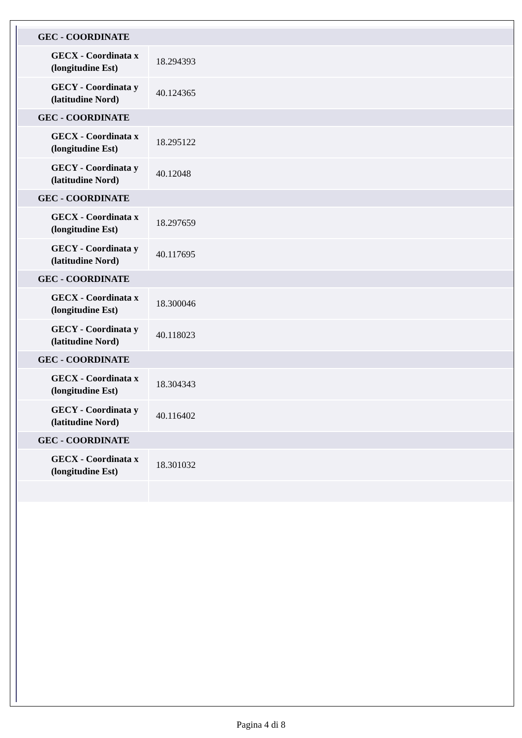| GEC - COORDINATE | |
| GECX - Coordinata x (longitudine Est) | 18.294393 |
| GECY - Coordinata y (latitudine Nord) | 40.124365 |
| GEC - COORDINATE | |
| GECX - Coordinata x (longitudine Est) | 18.295122 |
| GECY - Coordinata y (latitudine Nord) | 40.12048 |
| GEC - COORDINATE | |
| GECX - Coordinata x (longitudine Est) | 18.297659 |
| GECY - Coordinata y (latitudine Nord) | 40.117695 |
| GEC - COORDINATE | |
| GECX - Coordinata x (longitudine Est) | 18.300046 |
| GECY - Coordinata y (latitudine Nord) | 40.118023 |
| GEC - COORDINATE | |
| GECX - Coordinata x (longitudine Est) | 18.304343 |
| GECY - Coordinata y (latitudine Nord) | 40.116402 |
| GEC - COORDINATE | |
| GECX - Coordinata x (longitudine Est) | 18.301032 |
Pagina 4 di 8